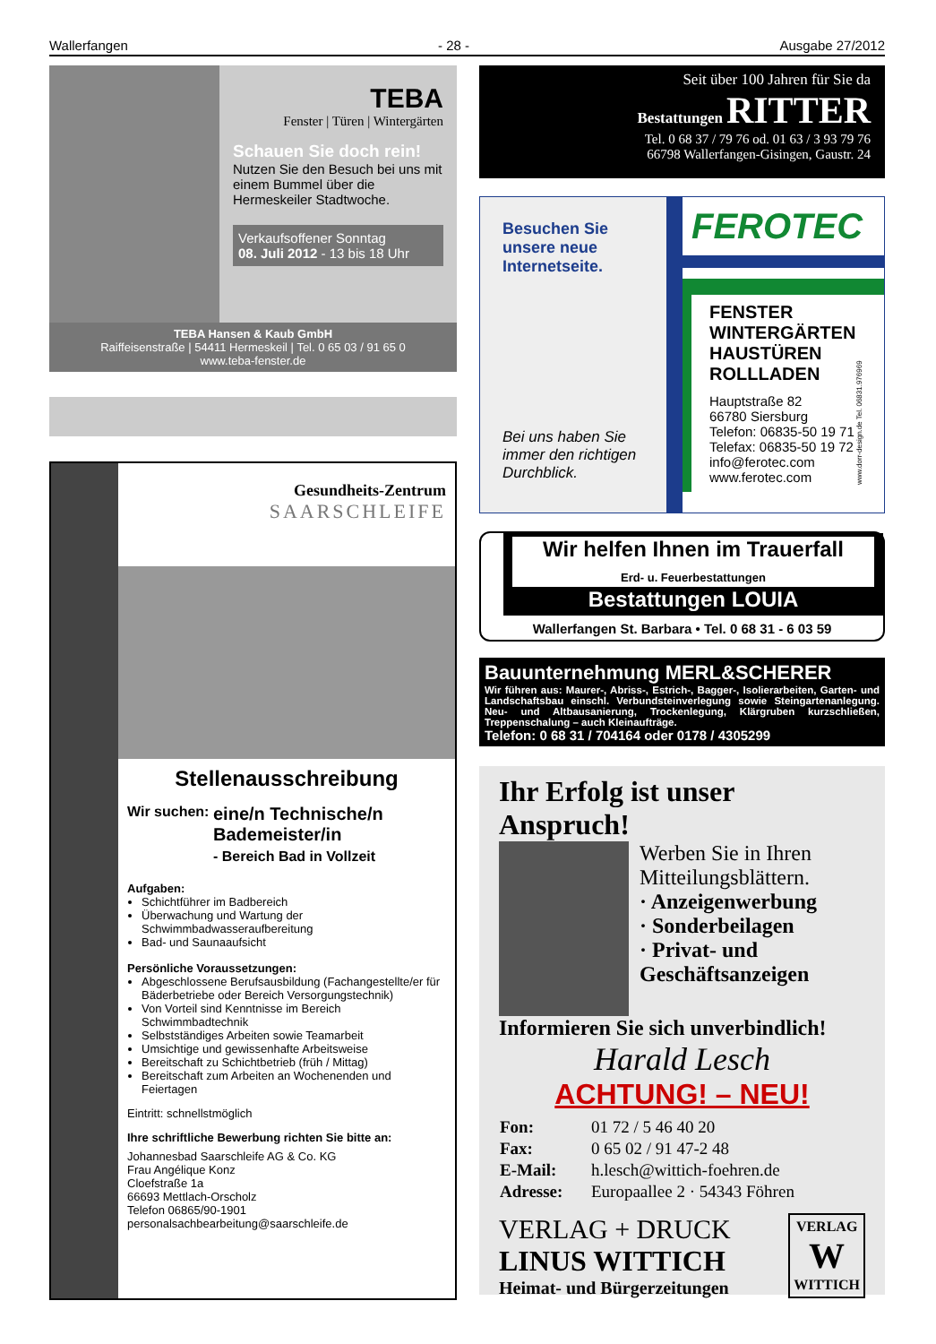Wallerfangen - 28 - Ausgabe 27/2012
TEBA
Fenster | Türen | Wintergärten
Schauen Sie doch rein!
Nutzen Sie den Besuch bei uns mit einem Bummel über die Hermeskeiler Stadtwoche.
Verkaufsoffener Sonntag
08. Juli 2012 - 13 bis 18 Uhr
TEBA Hansen & Kaub GmbH
Raiffeisenstraße | 54411 Hermeskeil | Tel. 0 65 03 / 91 65 0
www.teba-fenster.de
Gesundheits-Zentrum
SAARSCHLEIFE
Stellenausschreibung
Wir suchen:
eine/n Technische/n Bademeister/in
- Bereich Bad in Vollzeit
Aufgaben:
Schichtführer im Badbereich
Überwachung und Wartung der Schwimmbadwasseraufbereitung
Bad- und Saunaaufsicht
Persönliche Voraussetzungen:
Abgeschlossene Berufsausbildung (Fachangestellte/er für Bäderbetriebe oder Bereich Versorgungstechnik)
Von Vorteil sind Kenntnisse im Bereich Schwimmbadtechnik
Selbstständiges Arbeiten sowie Teamarbeit
Umsichtige und gewissenhafte Arbeitsweise
Bereitschaft zu Schichtbetrieb (früh / Mittag)
Bereitschaft zum Arbeiten an Wochenenden und Feiertagen
Eintritt: schnellstmöglich
Ihre schriftliche Bewerbung richten Sie bitte an:
Johannesbad Saarschleife AG & Co. KG
Frau Angélique Konz
Cloefstraße 1a
66693 Mettlach-Orscholz
Telefon 06865/90-1901
personalsachbearbeitung@saarschleife.de
Seit über 100 Jahren für Sie da
Bestattungen RITTER
Tel. 0 68 37 / 79 76 od. 01 63 / 3 93 79 76
66798 Wallerfangen-Gisingen, Gaustr. 24
Besuchen Sie unsere neue Internetseite.
Bei uns haben Sie immer den richtigen Durchblick.
FEROTEC
FENSTER
WINTERGÄRTEN
HAUSTÜREN
ROLLLADEN
Hauptstraße 82
66780 Siersburg
Telefon: 06835-50 19 71
Telefax: 06835-50 19 72
info@ferotec.com
www.ferotec.com
www.dorr-design.de Tel. 06831.976969
Wir helfen Ihnen im Trauerfall
Erd- u. Feuerbestattungen
Bestattungen LOUIA
Wallerfangen St. Barbara • Tel. 0 68 31 - 6 03 59
Bauunternehmung MERL&SCHERER
Wir führen aus: Maurer-, Abriss-, Estrich-, Bagger-, Isolierarbeiten, Garten- und Landschaftsbau einschl. Verbundsteinverlegung sowie Steingartenanlegung. Neu- und Altbausanierung, Trockenlegung, Klärgruben kurzschließen, Treppenschalung – auch Kleinaufträge.
Telefon: 0 68 31 / 704164 oder 0178 / 4305299
Ihr Erfolg ist unser Anspruch!
Werben Sie in Ihren Mitteilungsblättern.
· Anzeigenwerbung
· Sonderbeilagen
· Privat- und Geschäftsanzeigen
Informieren Sie sich unverbindlich!
Harald Lesch
ACHTUNG! – NEU!
| Fon: | 01 72 / 5 46 40 20 |
| Fax: | 0 65 02 / 91 47-2 48 |
| E-Mail: | h.lesch@wittich-foehren.de |
| Adresse: | Europaallee 2 · 54343 Föhren |
VERLAG + DRUCK
LINUS WITTICH
Heimat- und Bürgerzeitungen
VERLAG
W
WITTICH